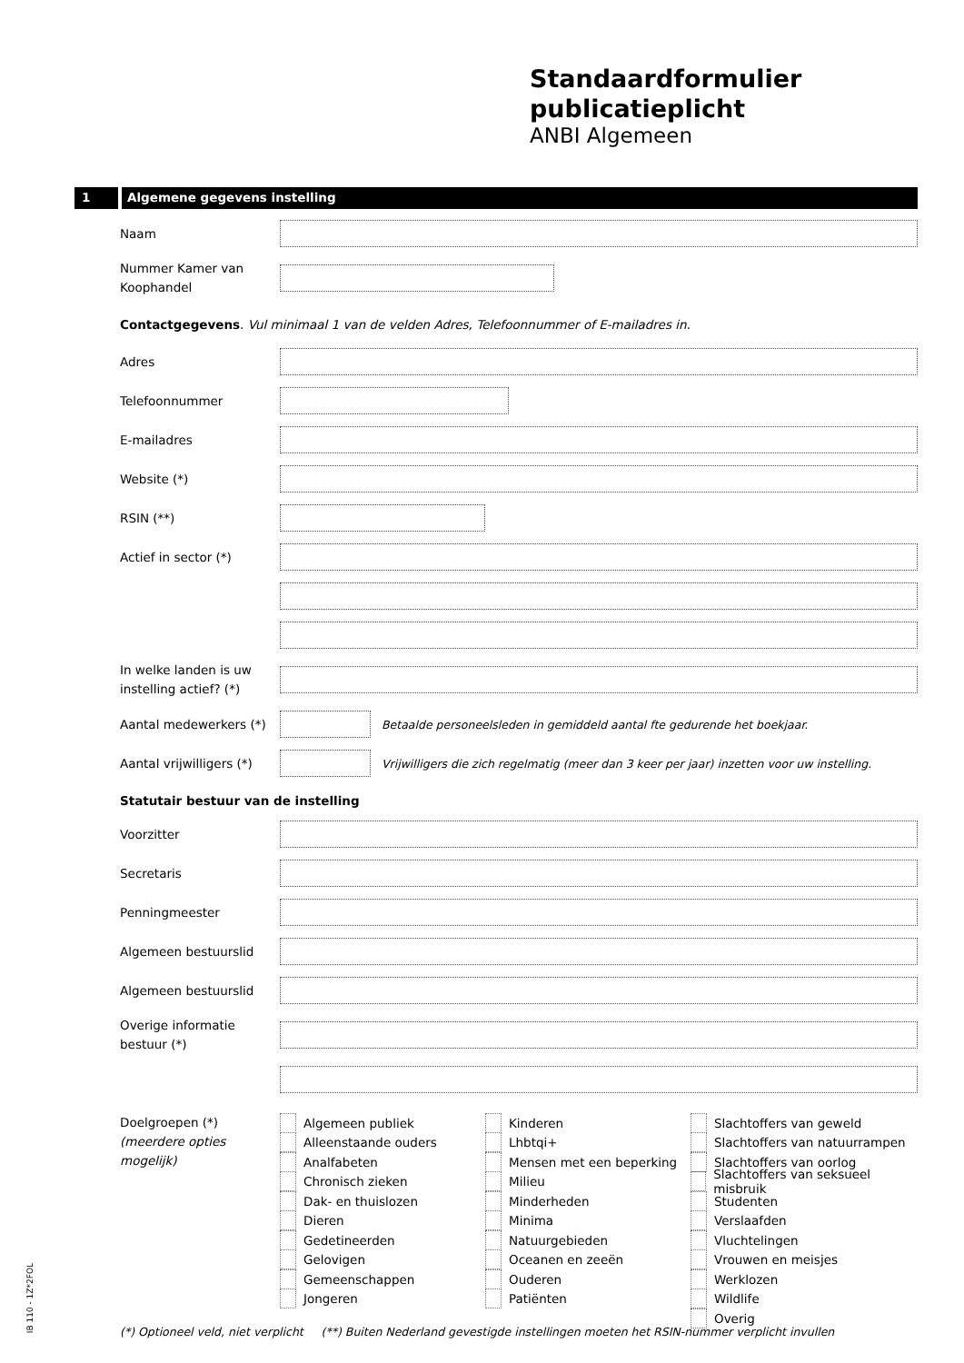Standaardformulier
publicatieplicht
ANBI Algemeen
1 Algemene gegevens instelling
Naam
Nummer Kamer van Koophandel
Contactgegevens. Vul minimaal 1 van de velden Adres, Telefoonnummer of E-mailadres in.
Adres
Telefoonnummer
E-mailadres
Website (*)
RSIN (**)
Actief in sector (*)
In welke landen is uw instelling actief? (*)
Aantal medewerkers (*)
Betaalde personeelsleden in gemiddeld aantal fte gedurende het boekjaar.
Aantal vrijwilligers (*)
Vrijwilligers die zich regelmatig (meer dan 3 keer per jaar) inzetten voor uw instelling.
Statutair bestuur van de instelling
Voorzitter
Secretaris
Penningmeester
Algemeen bestuurslid
Algemeen bestuurslid
Overige informatie bestuur (*)
Doelgroepen (*)
(meerdere opties mogelijk)
Algemeen publiek
Alleenstaande ouders
Analfabeten
Chronisch zieken
Dak- en thuislozen
Dieren
Gedetineerden
Gelovigen
Gemeenschappen
Jongeren
Kinderen
Lhbtqi+
Mensen met een beperking
Milieu
Minderheden
Minima
Natuurgebieden
Oceanen en zeeën
Ouderen
Patiënten
Slachtoffers van geweld
Slachtoffers van natuurrampen
Slachtoffers van oorlog
Slachtoffers van seksueel misbruik
Studenten
Verslaafden
Vluchtelingen
Vrouwen en meisjes
Werklozen
Wildlife
Overig
(*) Optioneel veld, niet verplicht (**) Buiten Nederland gevestigde instellingen moeten het RSIN-nummer verplicht invullen
IB 110 - 1Z*2FOL